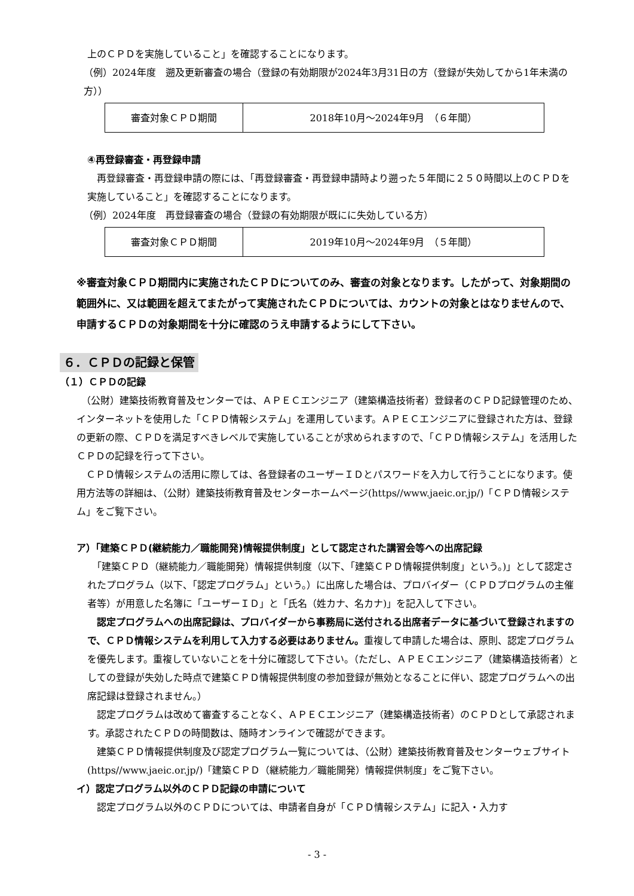上のＣＰＤを実施していること」を確認することになります。
（例）2024年度　遡及更新審査の場合（登録の有効期限が2024年3月31日の方（登録が失効してから1年未満の方））
| 審査対象ＣＰＤ期間 | 2018年10月～2024年9月 （６年間） |
④再登録審査・再登録申請
　再登録審査・再登録申請の際には、「再登録審査・再登録申請時より遡った５年間に２５０時間以上のＣＰＤを実施していること」を確認することになります。
（例）2024年度　再登録審査の場合（登録の有効期限が既にに失効している方）
| 審査対象ＣＰＤ期間 | 2019年10月～2024年9月 （５年間） |
※審査対象ＣＰＤ期間内に実施されたＣＰＤについてのみ、審査の対象となります。したがって、対象期間の範囲外に、又は範囲を超えてまたがって実施されたＣＰＤについては、カウントの対象とはなりませんので、申請するＣＰＤの対象期間を十分に確認のうえ申請するようにして下さい。
６．ＣＰＤの記録と保管
（１）ＣＰＤの記録
　（公財）建築技術教育普及センターでは、ＡＰＥＣエンジニア（建築構造技術者）登録者のＣＰＤ記録管理のため、インターネットを使用した「ＣＰＤ情報システム」を運用しています。ＡＰＥＣエンジニアに登録された方は、登録の更新の際、ＣＰＤを満足すべきレベルで実施していることが求められますので、「ＣＰＤ情報システム」を活用したＣＰＤの記録を行って下さい。
　ＣＰＤ情報システムの活用に際しては、各登録者のユーザーＩＤとパスワードを入力して行うことになります。使用方法等の詳細は、（公財）建築技術教育普及センターホームページ(https//www.jaeic.or.jp/)「ＣＰＤ情報システム」をご覧下さい。
ア）「建築ＣＰＤ(継続能力／職能開発)情報提供制度」として認定された講習会等への出席記録
　「建築ＣＰＤ（継続能力／職能開発）情報提供制度（以下、「建築ＣＰＤ情報提供制度」という。)」として認定されたプログラム（以下、「認定プログラム」という。）に出席した場合は、プロバイダー（ＣＰＤプログラムの主催者等）が用意した名簿に「ユーザーＩＤ」と「氏名（姓カナ、名カナ)」を記入して下さい。
　認定プログラムへの出席記録は、プロバイダーから事務局に送付される出席者データに基づいて登録されますので、ＣＰＤ情報システムを利用して入力する必要はありません。重複して申請した場合は、原則、認定プログラムを優先します。重複していないことを十分に確認して下さい。（ただし、ＡＰＥＣエンジニア（建築構造技術者）としての登録が失効した時点で建築ＣＰＤ情報提供制度の参加登録が無効となることに伴い、認定プログラムへの出席記録は登録されません。）
　認定プログラムは改めて審査することなく、ＡＰＥＣエンジニア（建築構造技術者）のＣＰＤとして承認されます。承認されたＣＰＤの時間数は、随時オンラインで確認ができます。
　建築ＣＰＤ情報提供制度及び認定プログラム一覧については、（公財）建築技術教育普及センターウェブサイト(https//www.jaeic.or.jp/)「建築ＣＰＤ（継続能力／職能開発）情報提供制度」をご覧下さい。
イ）認定プログラム以外のＣＰＤ記録の申請について
　認定プログラム以外のＣＰＤについては、申請者自身が「ＣＰＤ情報システム」に記入・入力す
- 3 -